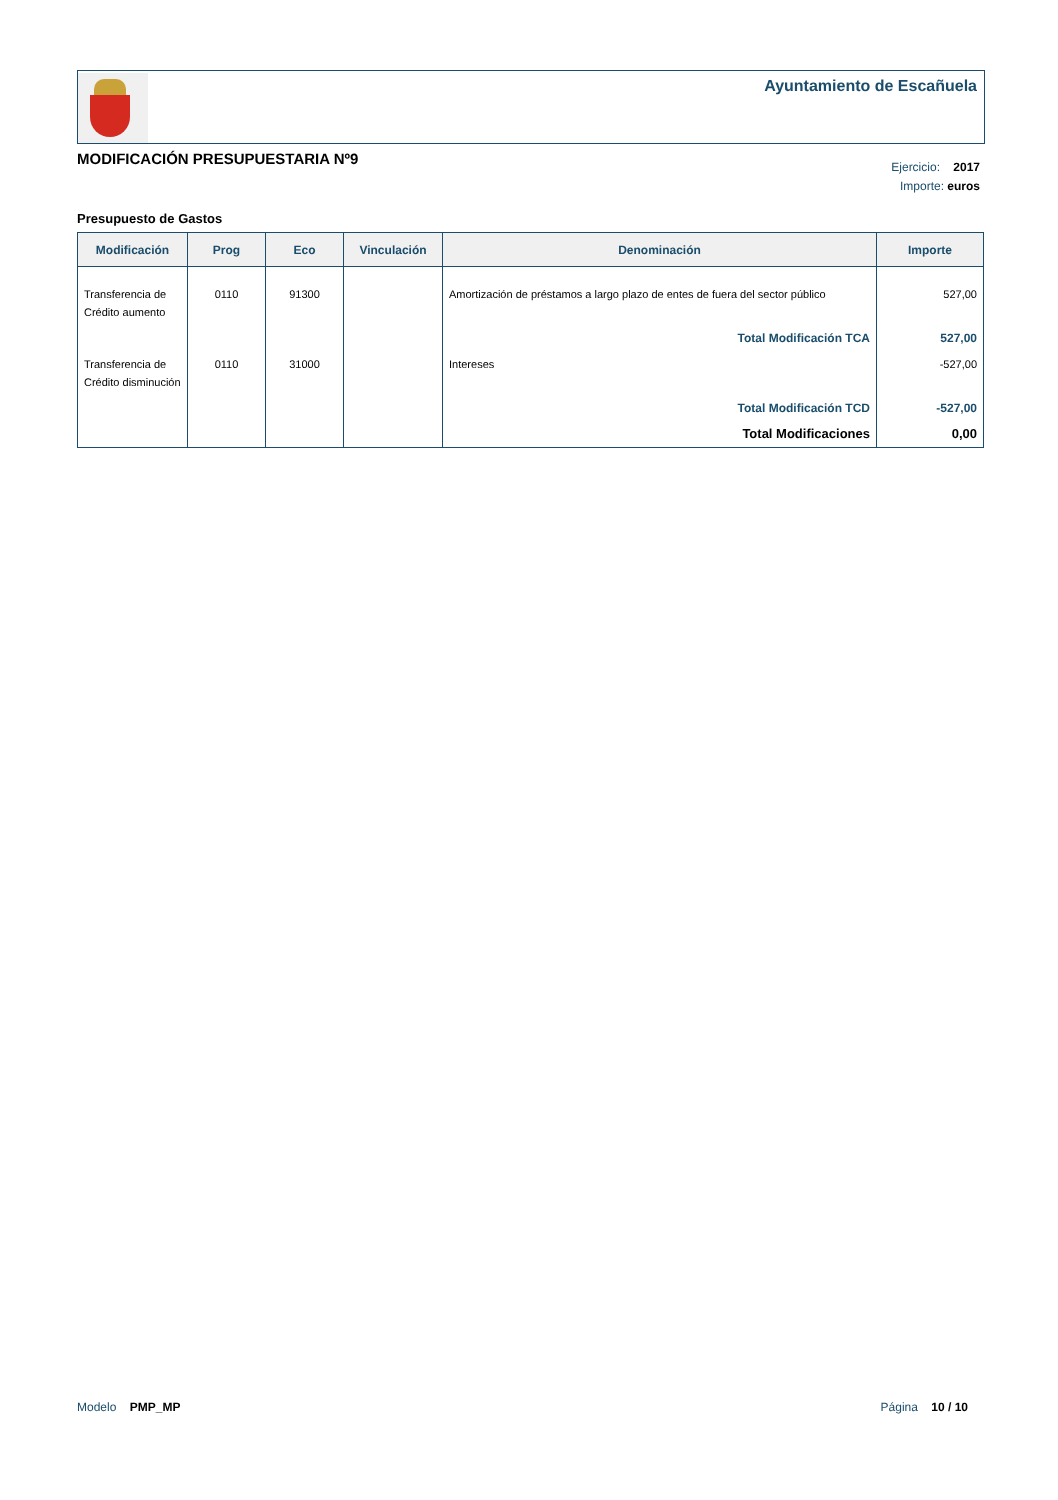Ayuntamiento de Escañuela
MODIFICACIÓN PRESUPUESTARIA Nº9
Ejercicio: 2017
Importe: euros
Presupuesto de Gastos
| Modificación | Prog | Eco | Vinculación | Denominación | Importe |
| --- | --- | --- | --- | --- | --- |
| Transferencia de Crédito aumento | 0110 | 91300 | | Amortización de préstamos a largo plazo de entes de fuera del sector público | 527,00 |
| | | | | Total Modificación TCA | 527,00 |
| Transferencia de Crédito disminución | 0110 | 31000 | | Intereses | -527,00 |
| | | | | Total Modificación TCD | -527,00 |
| | | | | Total Modificaciones | 0,00 |
Modelo PMP_MP Página 10 / 10